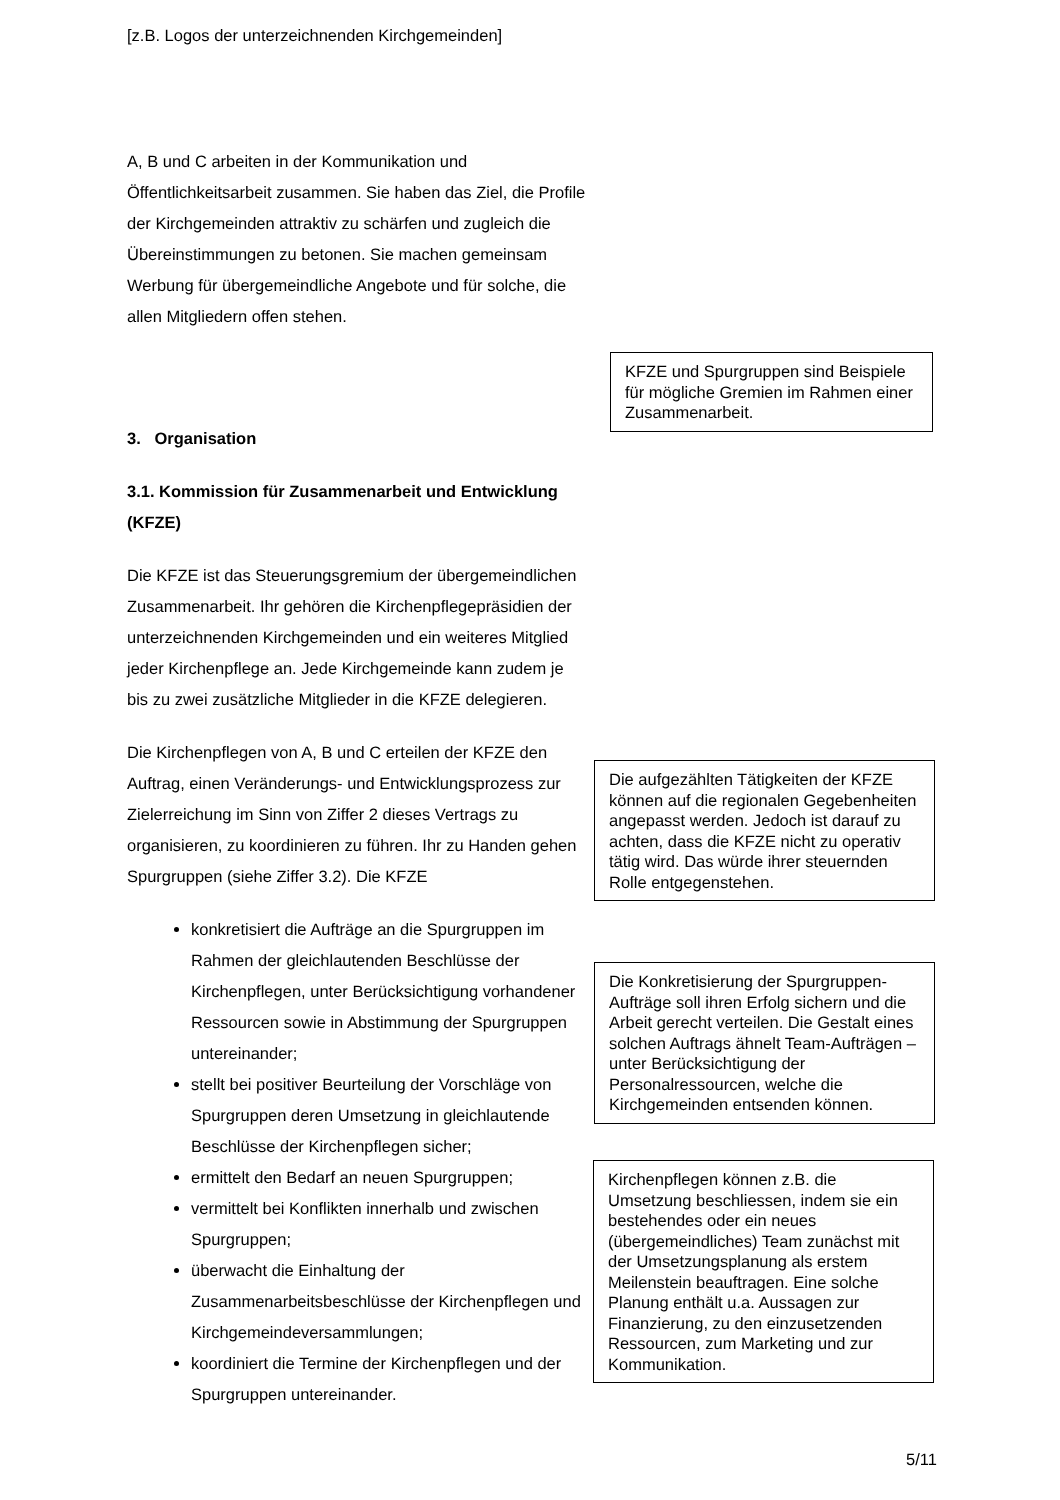[z.B. Logos der unterzeichnenden Kirchgemeinden]
A, B und C arbeiten in der Kommunikation und Öffentlichkeitsarbeit zusammen. Sie haben das Ziel, die Profile der Kirchgemeinden attraktiv zu schärfen und zugleich die Übereinstimmungen zu betonen. Sie machen gemeinsam Werbung für übergemeindliche Angebote und für solche, die allen Mitgliedern offen stehen.
3. Organisation
3.1. Kommission für Zusammenarbeit und Entwicklung (KFZE)
Die KFZE ist das Steuerungsgremium der übergemeindlichen Zusammenarbeit. Ihr gehören die Kirchenpflegepräsidien der unterzeichnenden Kirchgemeinden und ein weiteres Mitglied jeder Kirchenpflege an. Jede Kirchgemeinde kann zudem je bis zu zwei zusätzliche Mitglieder in die KFZE delegieren.
Die Kirchenpflegen von A, B und C erteilen der KFZE den Auftrag, einen Veränderungs- und Entwicklungsprozess zur Zielerreichung im Sinn von Ziffer 2 dieses Vertrags zu organisieren, zu koordinieren zu führen. Ihr zu Handen gehen Spurgruppen (siehe Ziffer 3.2). Die KFZE
konkretisiert die Aufträge an die Spurgruppen im Rahmen der gleichlautenden Beschlüsse der Kirchenpflegen, unter Berücksichtigung vorhandener Ressourcen sowie in Abstimmung der Spurgruppen untereinander;
stellt bei positiver Beurteilung der Vorschläge von Spurgruppen deren Umsetzung in gleichlautende Beschlüsse der Kirchenpflegen sicher;
ermittelt den Bedarf an neuen Spurgruppen;
vermittelt bei Konflikten innerhalb und zwischen Spurgruppen;
überwacht die Einhaltung der Zusammenarbeitsbeschlüsse der Kirchenpflegen und Kirchgemeindeversammlungen;
koordiniert die Termine der Kirchenpflegen und der Spurgruppen untereinander.
KFZE und Spurgruppen sind Beispiele für mögliche Gremien im Rahmen einer Zusammenarbeit.
Die aufgezählten Tätigkeiten der KFZE können auf die regionalen Gegebenheiten angepasst werden. Jedoch ist darauf zu achten, dass die KFZE nicht zu operativ tätig wird. Das würde ihrer steuernden Rolle entgegenstehen.
Die Konkretisierung der Spurgruppen-Aufträge soll ihren Erfolg sichern und die Arbeit gerecht verteilen. Die Gestalt eines solchen Auftrags ähnelt Team-Aufträgen – unter Berücksichtigung der Personalressourcen, welche die Kirchgemeinden entsenden können.
Kirchenpflegen können z.B. die Umsetzung beschliessen, indem sie ein bestehendes oder ein neues (übergemeindliches) Team zunächst mit der Umsetzungsplanung als erstem Meilenstein beauftragen. Eine solche Planung enthält u.a. Aussagen zur Finanzierung, zu den einzusetzenden Ressourcen, zum Marketing und zur Kommunikation.
5/11